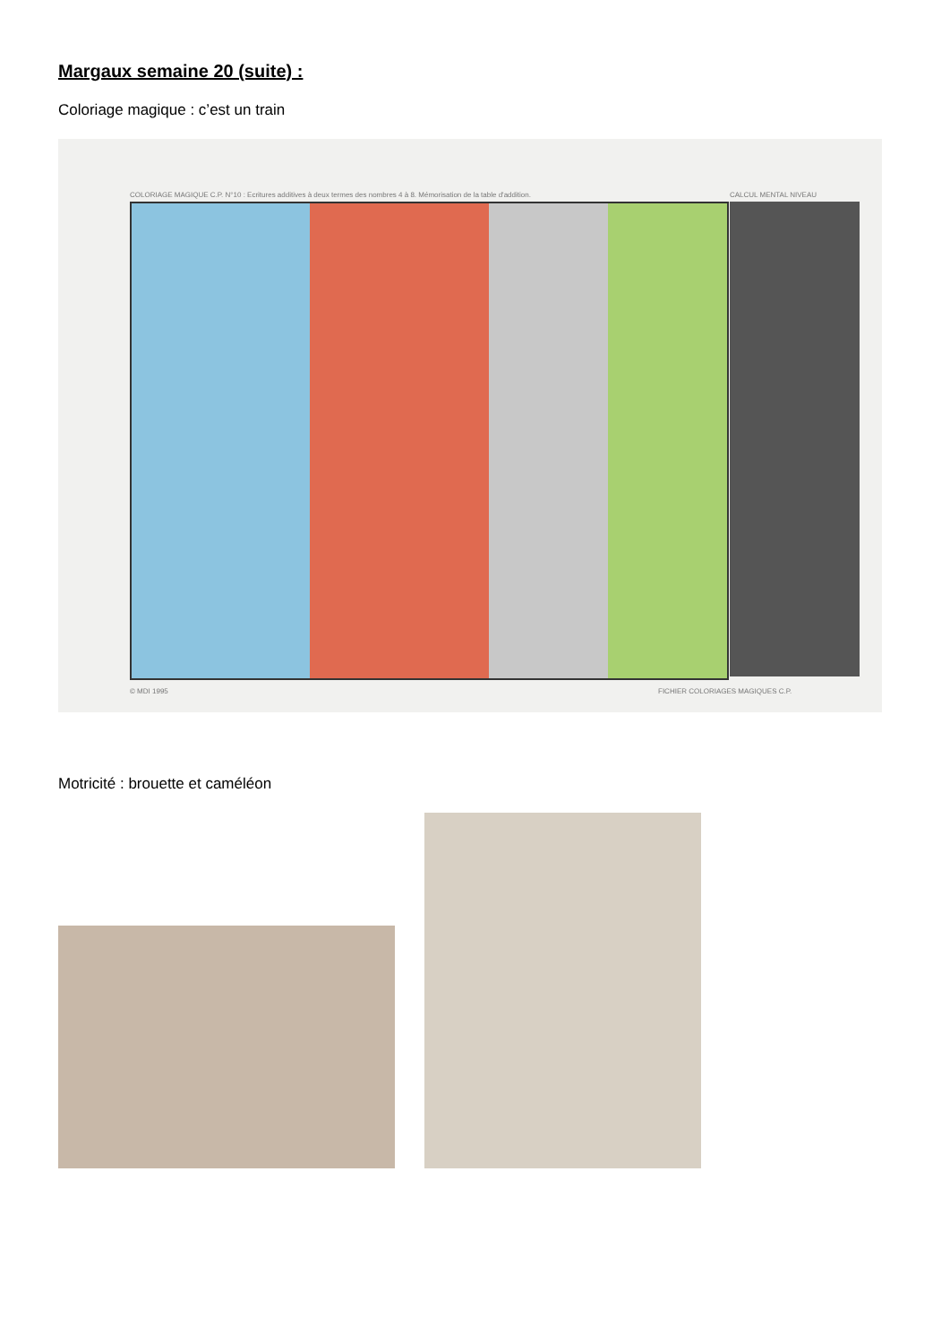Margaux semaine 20 (suite) :
Coloriage magique : c’est un train
COLORIAGE MAGIQUE C.P. N°10 : Ecritures additives à deux termes des nombres 4 à 8. Mémorisation de la table d'addition.
CALCUL MENTAL NIVEAU
© MDI 1995
FICHIER COLORIAGES MAGIQUES C.P.
Motricité : brouette et caméléon